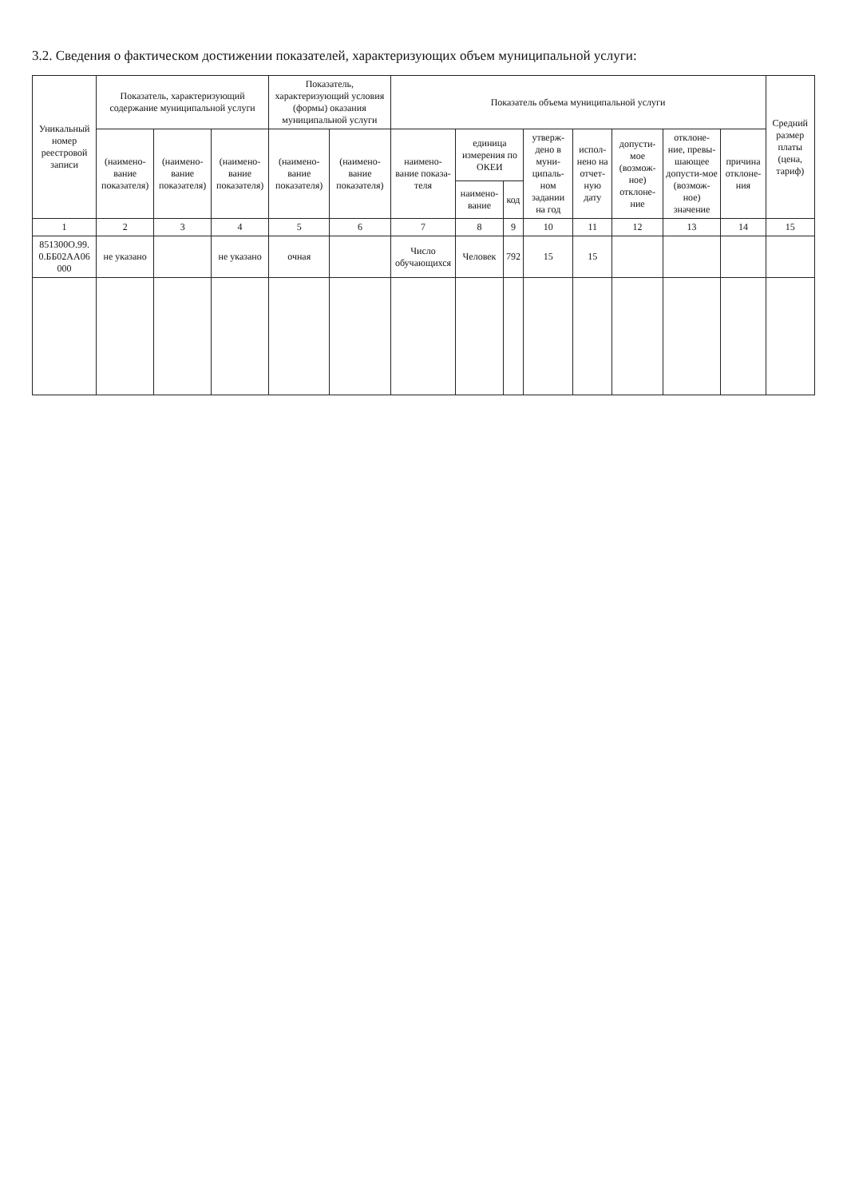3.2. Сведения о фактическом достижении показателей, характеризующих объем муниципальной услуги:
| Уникальный номер реестровой записи | Показатель, характеризующий содержание муниципальной услуги | | | Показатель, характеризующий условия (формы) оказания муниципальной услуги | | Показатель объема муниципальной услуги | | | | | | | | Средний размер платы (цена, тариф) |
| --- | --- | --- | --- | --- | --- | --- | --- | --- | --- | --- | --- | --- | --- | --- |
| | (наимено-вание показателя) | (наимено-вание показателя) | (наимено-вание показателя) | (наимено-вание показателя) | (наимено-вание показателя) | наимено-вание показа-теля | единица измерения по ОКЕИ | | утверж-дено в муни-ципаль-ном задании на год | испол-нено на отчет-ную дату | допусти-мое (возмож-ное) отклоне-ние | отклоне-ние, превы-шающее допусти-мое (возмож-ное) значение | причина отклоне-ния | |
| | | | | | | | наимено-вание | код | | | | | | |
| 1 | 2 | 3 | 4 | 5 | 6 | 7 | 8 | 9 | 10 | 11 | 12 | 13 | 14 | 15 |
| 851300О.99. 0.ББ02АА06 000 | не указано | | не указано | очная | | Число обучающихся | Человек | 792 | 15 | 15 | | | | |